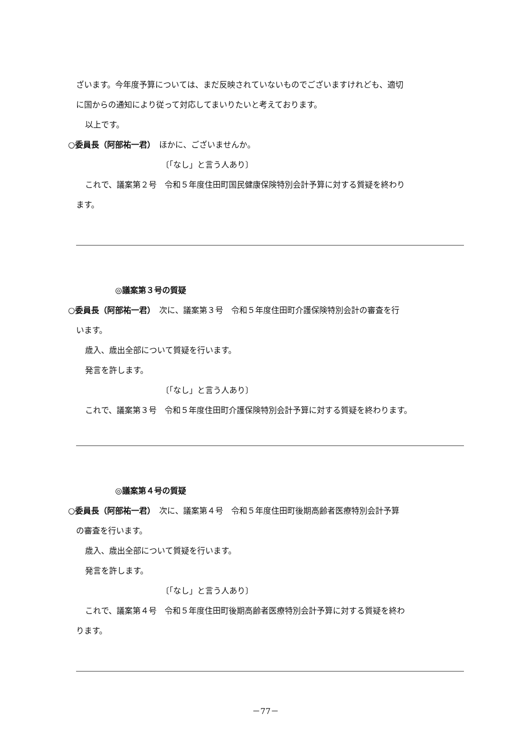ざいます。今年度予算については、まだ反映されていないものでございますけれども、適切
に国からの通知により従って対応してまいりたいと考えております。
以上です。
○委員長（阿部祐一君）　ほかに、ございませんか。
〔「なし」と言う人あり〕
これで、議案第２号　令和５年度住田町国民健康保険特別会計予算に対する質疑を終わり
ます。
◎議案第３号の質疑
○委員長（阿部祐一君）　次に、議案第３号　令和５年度住田町介護保険特別会計の審査を行
います。
歳入、歳出全部について質疑を行います。
発言を許します。
〔「なし」と言う人あり〕
これで、議案第３号　令和５年度住田町介護保険特別会計予算に対する質疑を終わります。
◎議案第４号の質疑
○委員長（阿部祐一君）　次に、議案第４号　令和５年度住田町後期高齢者医療特別会計予算
の審査を行います。
歳入、歳出全部について質疑を行います。
発言を許します。
〔「なし」と言う人あり〕
これで、議案第４号　令和５年度住田町後期高齢者医療特別会計予算に対する質疑を終わ
ります。
－77－